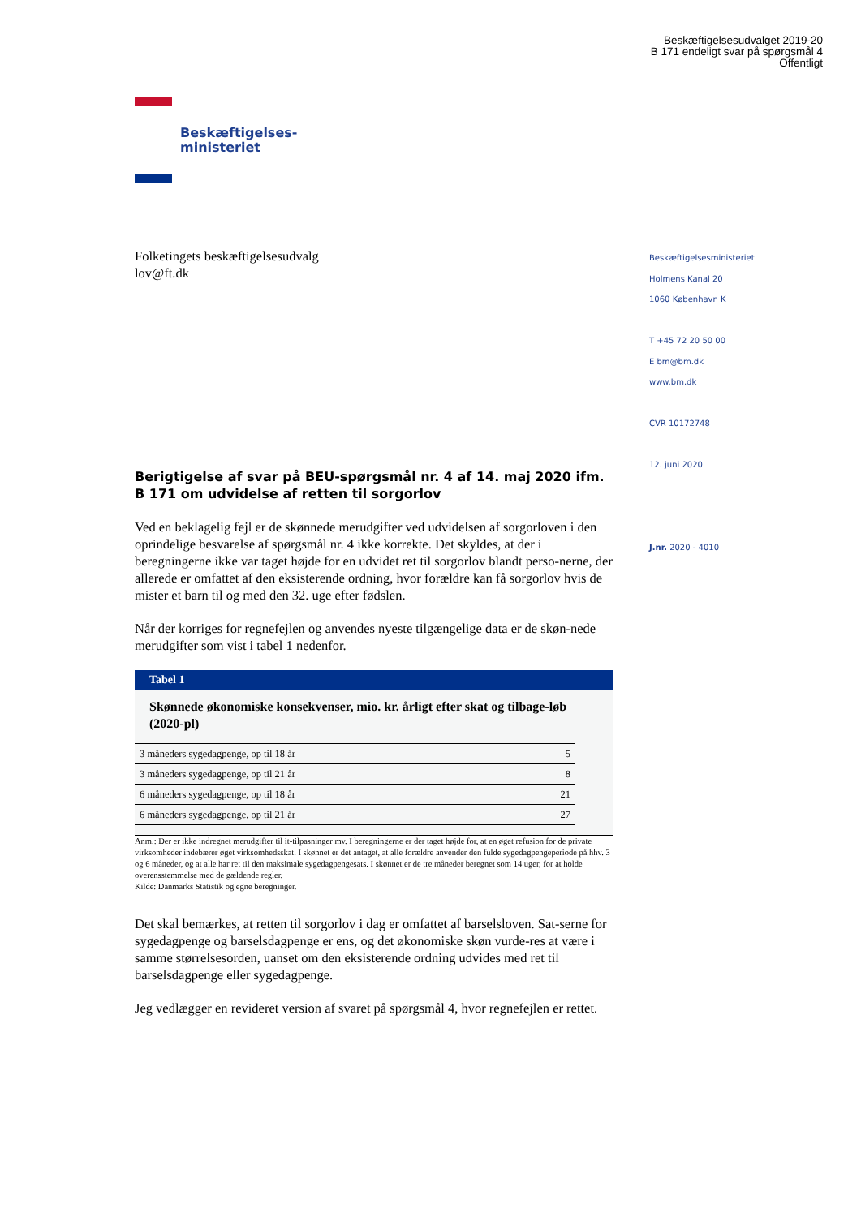Beskæftigelsesudvalget 2019-20
B 171 endeligt svar på spørgsmål 4
Offentligt
Beskæftigelses-
ministeriet
Folketingets beskæftigelsesudvalg
lov@ft.dk
Berigtigelse af svar på BEU-spørgsmål nr. 4 af 14. maj 2020 ifm. B 171 om udvidelse af retten til sorgorlov
Ved en beklagelig fejl er de skønnede merudgifter ved udvidelsen af sorgorloven i den oprindelige besvarelse af spørgsmål nr. 4 ikke korrekte. Det skyldes, at der i beregningerne ikke var taget højde for en udvidet ret til sorgorlov blandt perso-nerne, der allerede er omfattet af den eksisterende ordning, hvor forældre kan få sorgorlov hvis de mister et barn til og med den 32. uge efter fødslen.
Når der korriges for regnefejlen og anvendes nyeste tilgængelige data er de skøn-nede merudgifter som vist i tabel 1 nedenfor.
Tabel 1
Skønnede økonomiske konsekvenser, mio. kr. årligt efter skat og tilbage-løb (2020-pl)
| 3 måneders sygedagpenge, op til 18 år | 5 |
| 3 måneders sygedagpenge, op til 21 år | 8 |
| 6 måneders sygedagpenge, op til 18 år | 21 |
| 6 måneders sygedagpenge, op til 21 år | 27 |
Anm.: Der er ikke indregnet merudgifter til it-tilpasninger mv. I beregningerne er der taget højde for, at en øget refusion for de private virksomheder indebærer øget virksomhedsskat. I skønnet er det antaget, at alle forældre anvender den fulde sygedagpengeperiode på hhv. 3 og 6 måneder, og at alle har ret til den maksimale sygedagpengesats. I skønnet er de tre måneder beregnet som 14 uger, for at holde overensstemmelse med de gældende regler.
Kilde: Danmarks Statistik og egne beregninger.
Det skal bemærkes, at retten til sorgorlov i dag er omfattet af barselsloven. Sat-serne for sygedagpenge og barselsdagpenge er ens, og det økonomiske skøn vurde-res at være i samme størrelsesorden, uanset om den eksisterende ordning udvides med ret til barselsdagpenge eller sygedagpenge.
Jeg vedlægger en revideret version af svaret på spørgsmål 4, hvor regnefejlen er rettet.
Beskæftigelsesministeriet
Holmens Kanal 20
1060 København K
T +45 72 20 50 00
E bm@bm.dk
www.bm.dk
CVR 10172748
12. juni 2020
J.nr. 2020 - 4010